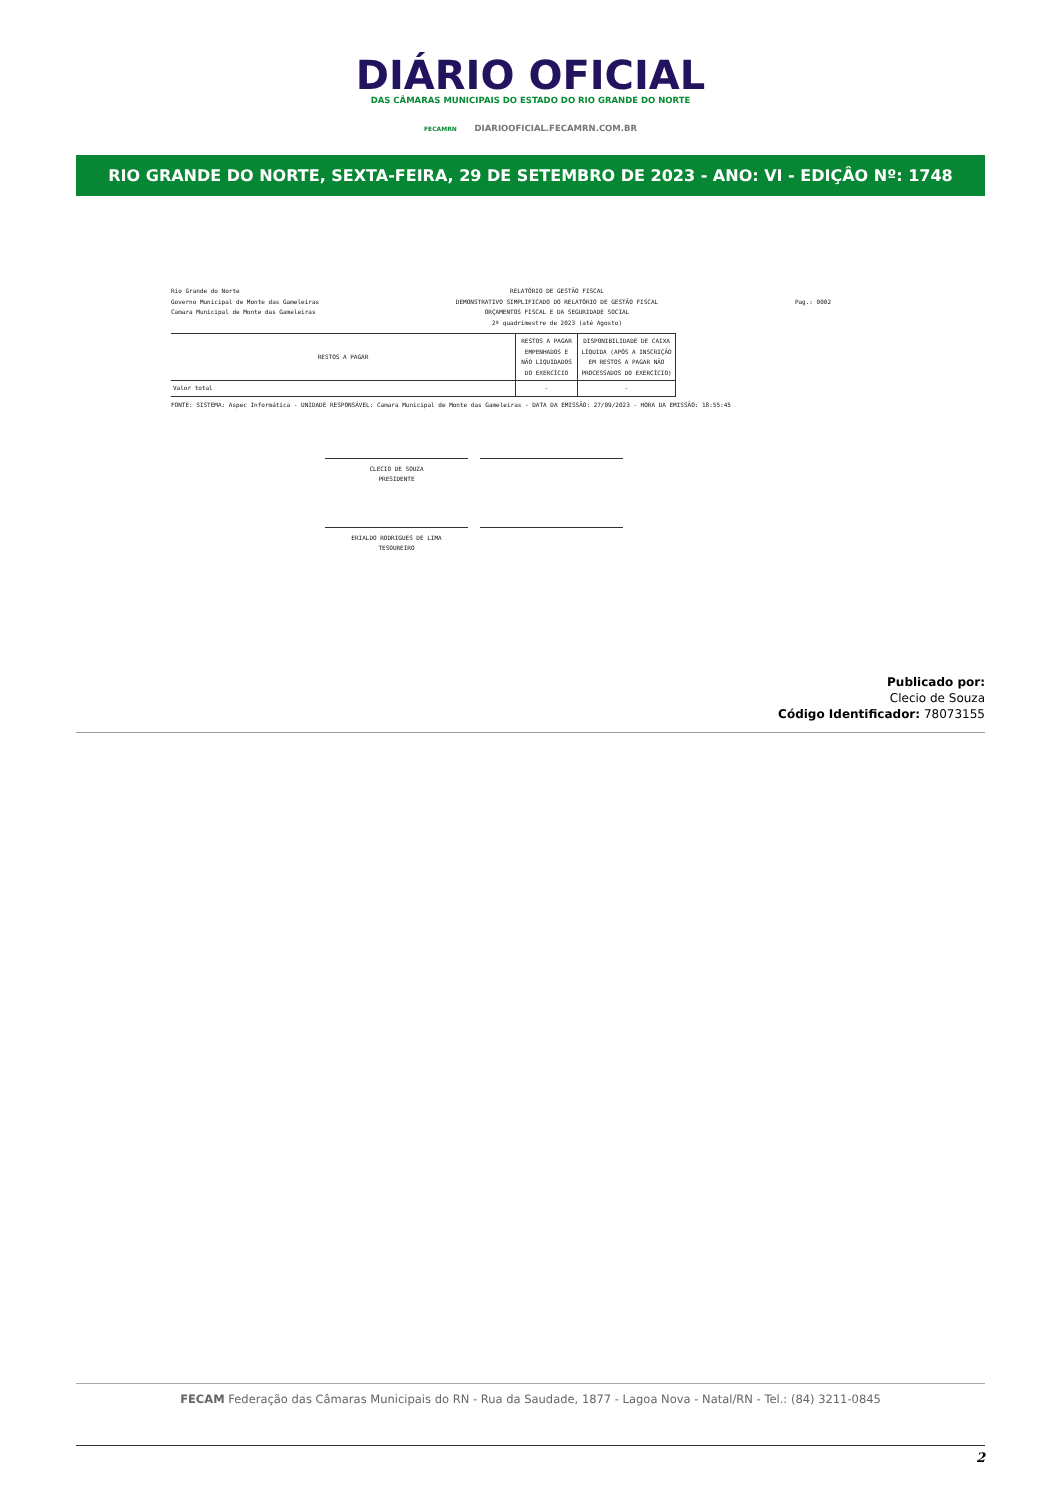DIÁRIO OFICIAL
DAS CÂMARAS MUNICIPAIS DO ESTADO DO RIO GRANDE DO NORTE
FECAMRN DIARIOOFICIAL.FECAMRN.COM.BR
RIO GRANDE DO NORTE, SEXTA-FEIRA, 29 DE SETEMBRO DE 2023 - ANO: VI - EDIÇÂO Nº: 1748
Rio Grande do Norte
Governo Municipal de Monte das Gameleiras
Camara Municipal de Monte das Gameleiras
RELATÓRIO DE GESTÃO FISCAL
DEMONSTRATIVO SIMPLIFICADO DO RELATÓRIO DE GESTÃO FISCAL
ORÇAMENTOS FISCAL E DA SEGURIDADE SOCIAL
2º quadrimestre de 2023 (até Agosto)
Pag.: 0002
| RESTOS A PAGAR | RESTOS A PAGAR EMPENHADOS E NÃO LIQUIDADOS DO EXERCÍCIO | DISPONIBILIDADE DE CAIXA LÍQUIDA (APÓS A INSCRIÇÃO EM RESTOS A PAGAR NÃO PROCESSADOS DO EXERCÍCIO) |
| --- | --- | --- |
| Valor total | - | - |
FONTE: SISTEMA: Aspec Informática - UNIDADE RESPONSÁVEL: Camara Municipal de Monte das Gameleiras - DATA DA EMISSÃO: 27/09/2023 - HORA DA EMISSÃO: 18:55:45
CLECIO DE SOUZA
PRESIDENTE
ERIALDO RODRIGUES DE LIMA
TESOUREIRO
Publicado por:
Clecio de Souza
Código Identificador: 78073155
FECAM Federação das Câmaras Municipais do RN - Rua da Saudade, 1877 - Lagoa Nova - Natal/RN - Tel.: (84) 3211-0845
2